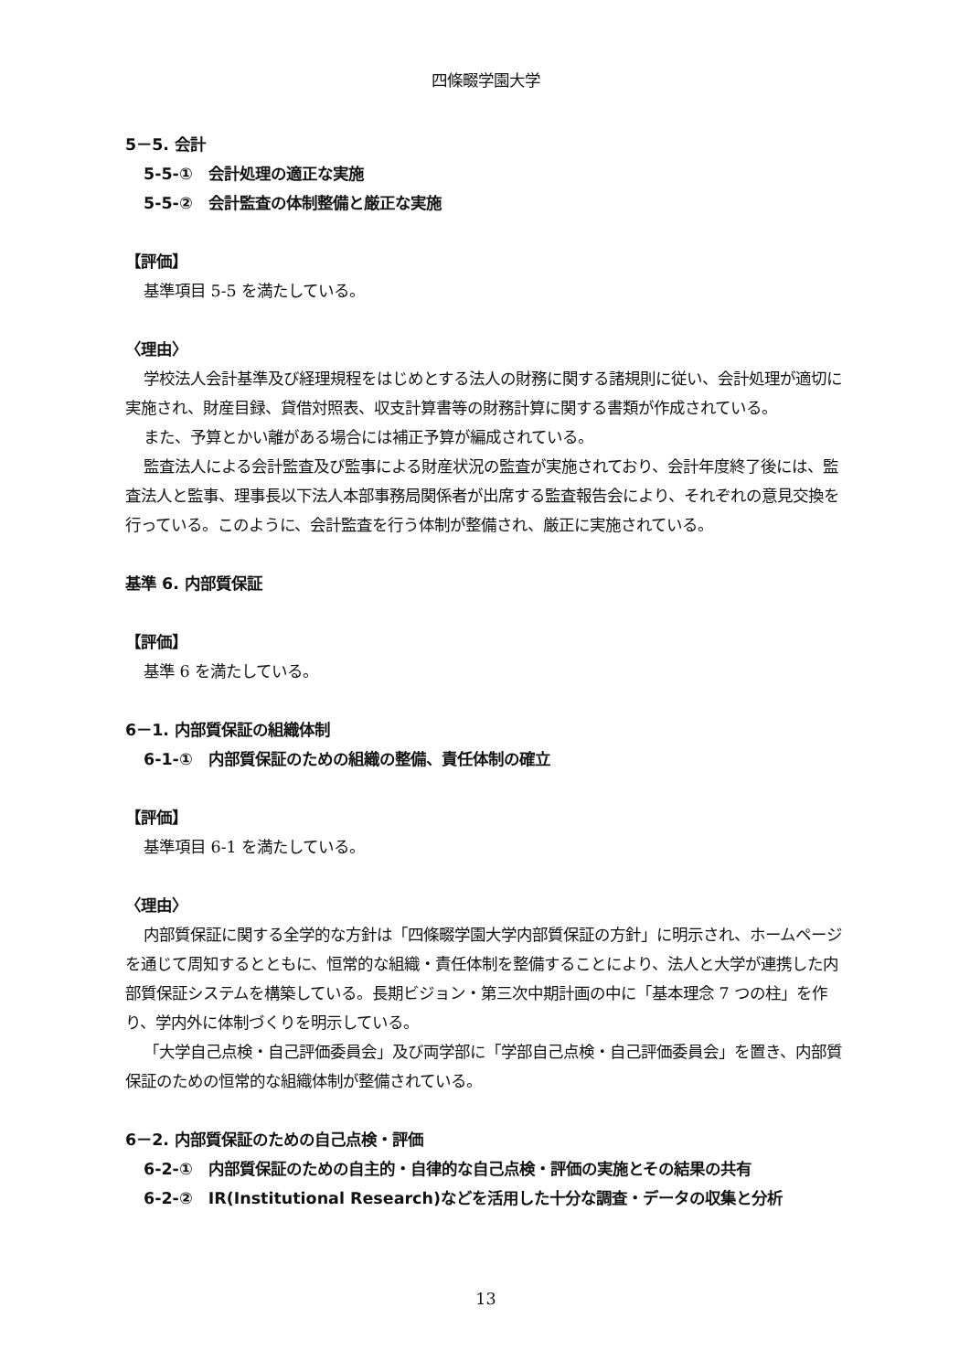四條畷学園大学
5－5. 会計
5-5-①　会計処理の適正な実施
5-5-②　会計監査の体制整備と厳正な実施
【評価】
基準項目 5-5 を満たしている。
〈理由〉
学校法人会計基準及び経理規程をはじめとする法人の財務に関する諸規則に従い、会計処理が適切に実施され、財産目録、貸借対照表、収支計算書等の財務計算に関する書類が作成されている。
また、予算とかい離がある場合には補正予算が編成されている。
監査法人による会計監査及び監事による財産状況の監査が実施されており、会計年度終了後には、監査法人と監事、理事長以下法人本部事務局関係者が出席する監査報告会により、それぞれの意見交換を行っている。このように、会計監査を行う体制が整備され、厳正に実施されている。
基準 6. 内部質保証
【評価】
基準 6 を満たしている。
6－1. 内部質保証の組織体制
6-1-①　内部質保証のための組織の整備、責任体制の確立
【評価】
基準項目 6-1 を満たしている。
〈理由〉
内部質保証に関する全学的な方針は「四條畷学園大学内部質保証の方針」に明示され、ホームページを通じて周知するとともに、恒常的な組織・責任体制を整備することにより、法人と大学が連携した内部質保証システムを構築している。長期ビジョン・第三次中期計画の中に「基本理念 7 つの柱」を作り、学内外に体制づくりを明示している。
「大学自己点検・自己評価委員会」及び両学部に「学部自己点検・自己評価委員会」を置き、内部質保証のための恒常的な組織体制が整備されている。
6－2. 内部質保証のための自己点検・評価
6-2-①　内部質保証のための自主的・自律的な自己点検・評価の実施とその結果の共有
6-2-②　IR(Institutional Research)などを活用した十分な調査・データの収集と分析
13